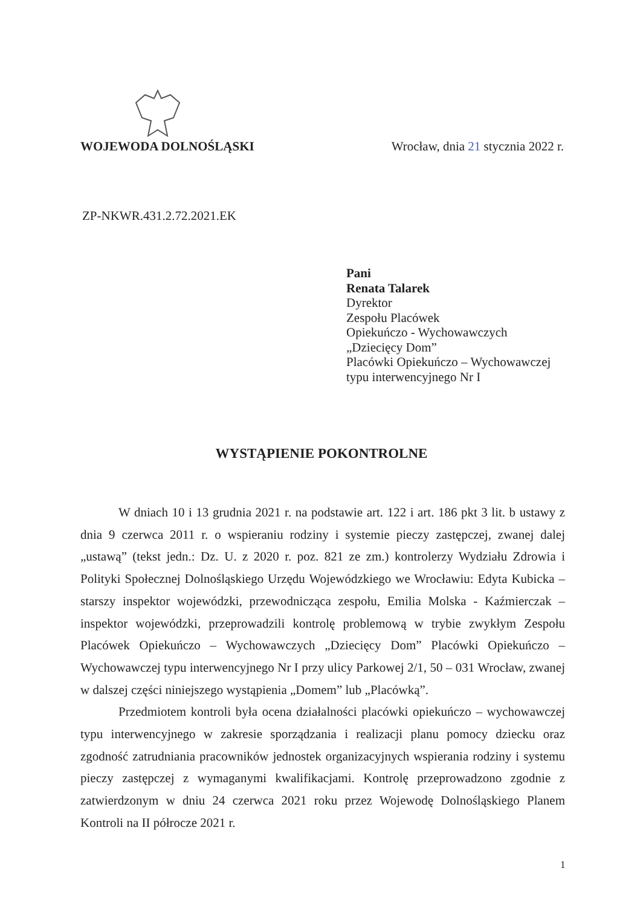WOJEWODA DOLNOŚLĄSKI Wrocław, dnia 21 stycznia 2022 r.
ZP-NKWR.431.2.72.2021.EK
Pani
Renata Talarek
Dyrektor
Zespołu Placówek
Opiekuńczo - Wychowawczych
„Dziecięcy Dom”
Placówki Opiekuńczo – Wychowawczej
typu interwencyjnego Nr I
WYSTĄPIENIE POKONTROLNE
W dniach 10 i 13 grudnia 2021 r. na podstawie art. 122 i art. 186 pkt 3 lit. b ustawy z dnia 9 czerwca 2011 r. o wspieraniu rodziny i systemie pieczy zastępczej, zwanej dalej „ustawą” (tekst jedn.: Dz. U. z 2020 r. poz. 821 ze zm.) kontrolerzy Wydziału Zdrowia i Polityki Społecznej Dolnośląskiego Urzędu Wojewódzkiego we Wrocławiu: Edyta Kubicka – starszy inspektor wojewódzki, przewodnicząca zespołu, Emilia Molska - Kaźmierczak – inspektor wojewódzki, przeprowadzili kontrolę problemową w trybie zwykłym Zespołu Placówek Opiekuńczo – Wychowawczych „Dziecięcy Dom” Placówki Opiekuńczo – Wychowawczej typu interwencyjnego Nr I przy ulicy Parkowej 2/1, 50 – 031 Wrocław, zwanej w dalszej części niniejszego wystąpienia „Domem” lub „Placówką”.
Przedmiotem kontroli była ocena działalności placówki opiekuńczo – wychowawczej typu interwencyjnego w zakresie sporządzania i realizacji planu pomocy dziecku oraz zgodność zatrudniania pracowników jednostek organizacyjnych wspierania rodziny i systemu pieczy zastępczej z wymaganymi kwalifikacjami. Kontrolę przeprowadzono zgodnie z zatwierdzonym w dniu 24 czerwca 2021 roku przez Wojewodę Dolnośląskiego Planem Kontroli na II półrocze 2021 r.
1